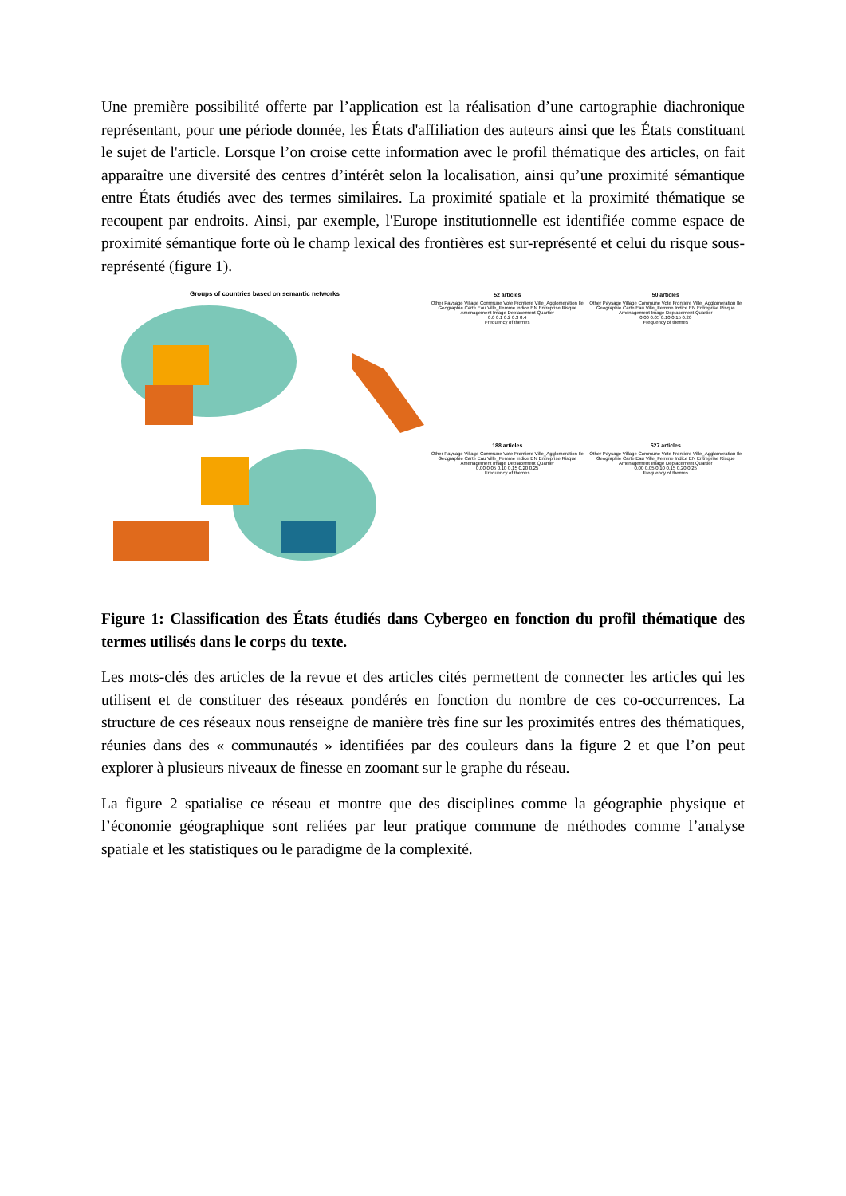Une première possibilité offerte par l’application est la réalisation d’une cartographie diachronique représentant, pour une période donnée, les États d'affiliation des auteurs ainsi que les États constituant le sujet de l'article. Lorsque l’on croise cette information avec le profil thématique des articles, on fait apparaître une diversité des centres d’intérêt selon la localisation, ainsi qu’une proximité sémantique entre États étudiés avec des termes similaires. La proximité spatiale et la proximité thématique se recoupent par endroits. Ainsi, par exemple, l'Europe institutionnelle est identifiée comme espace de proximité sémantique forte où le champ lexical des frontières est sur-représenté et celui du risque sous-représenté (figure 1).
Groups of countries based on semantic networks 52 articles
Other Paysage Village Commune Vote Frontiere Ville_Agglomeration Ile Geographie Carte Eau Ville_Femme Indice EN Entreprise Risque Amenagement Image Deplacement Quartier
0.0 0.1 0.2 0.3 0.4
Frequency of themes
50 articles
Other Paysage Village Commune Vote Frontiere Ville_Agglomeration Ile Geographie Carte Eau Ville_Femme Indice EN Entreprise Risque Amenagement Image Deplacement Quartier
0.00 0.05 0.10 0.15 0.20
Frequency of themes
188 articles
Other Paysage Village Commune Vote Frontiere Ville_Agglomeration Ile Geographie Carte Eau Ville_Femme Indice EN Entreprise Risque Amenagement Image Deplacement Quartier
0.00 0.05 0.10 0.15 0.20 0.25
Frequency of themes
527 articles
Other Paysage Village Commune Vote Frontiere Ville_Agglomeration Ile Geographie Carte Eau Ville_Femme Indice EN Entreprise Risque Amenagement Image Deplacement Quartier
0.00 0.05 0.10 0.15 0.20 0.25
Frequency of themes
Figure 1: Classification des États étudiés dans Cybergeo en fonction du profil thématique des termes utilisés dans le corps du texte.
Les mots-clés des articles de la revue et des articles cités permettent de connecter les articles qui les utilisent et de constituer des réseaux pondérés en fonction du nombre de ces co-occurrences. La structure de ces réseaux nous renseigne de manière très fine sur les proximités entres des thématiques, réunies dans des « communautés » identifiées par des couleurs dans la figure 2 et que l’on peut explorer à plusieurs niveaux de finesse en zoomant sur le graphe du réseau.
La figure 2 spatialise ce réseau et montre que des disciplines comme la géographie physique et l’économie géographique sont reliées par leur pratique commune de méthodes comme l’analyse spatiale et les statistiques ou le paradigme de la complexité.